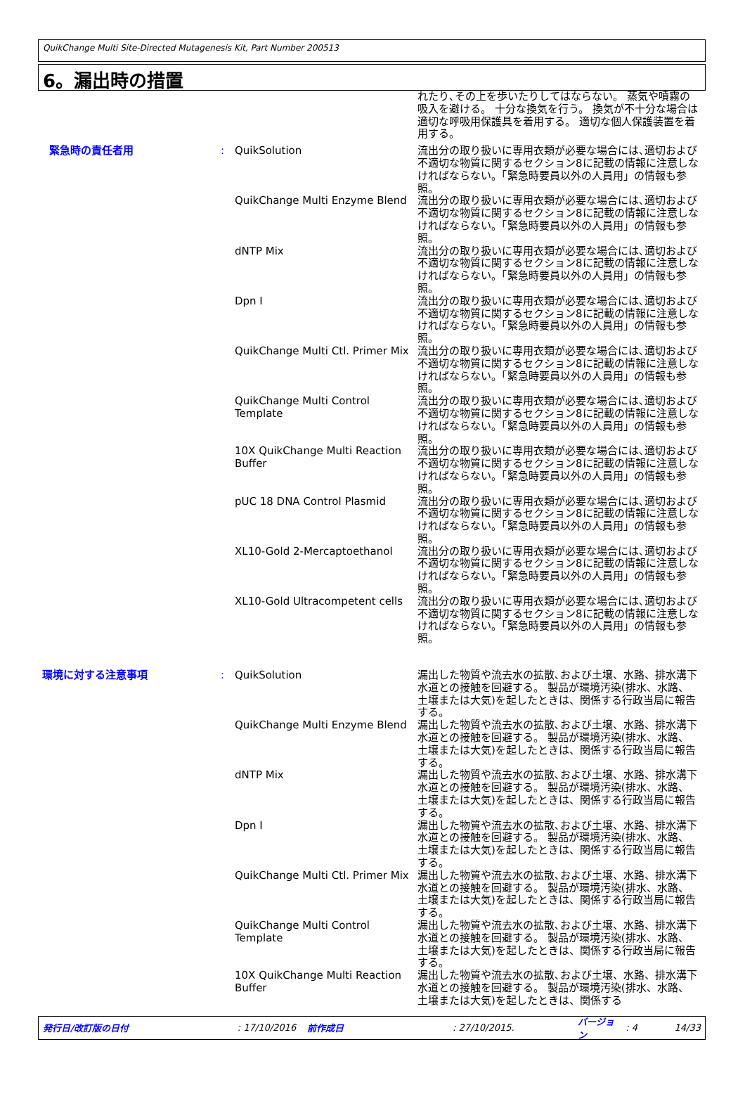QuikChange Multi Site-Directed Mutagenesis Kit, Part Number 200513
6。漏出時の措置
れたり､その上を歩いたりしてはならない。 蒸気や噴霧の吸入を避ける。 十分な換気を行う。 換気が不十分な場合は適切な呼吸用保護具を着用する。 適切な個人保護装置を着用する。
緊急時の責任者用 : QuikSolution
QuikChange Multi Enzyme Blend
dNTP Mix
Dpn I
QuikChange Multi Ctl. Primer Mix
QuikChange Multi Control Template
10X QuikChange Multi Reaction Buffer
pUC 18 DNA Control Plasmid
XL10-Gold 2-Mercaptoethanol
XL10-Gold Ultracompetent cells
流出分の取り扱いに専用衣類が必要な場合には､適切および不適切な物質に関するセクション8に記載の情報に注意しなければならない。「緊急時要員以外の人員用」の情報も参照。
流出分の取り扱いに専用衣類が必要な場合には､適切および不適切な物質に関するセクション8に記載の情報に注意しなければならない。「緊急時要員以外の人員用」の情報も参照。
流出分の取り扱いに専用衣類が必要な場合には､適切および不適切な物質に関するセクション8に記載の情報に注意しなければならない。「緊急時要員以外の人員用」の情報も参照。
流出分の取り扱いに専用衣類が必要な場合には､適切および不適切な物質に関するセクション8に記載の情報に注意しなければならない。「緊急時要員以外の人員用」の情報も参照。
流出分の取り扱いに専用衣類が必要な場合には､適切および不適切な物質に関するセクション8に記載の情報に注意しなければならない。「緊急時要員以外の人員用」の情報も参照。
流出分の取り扱いに専用衣類が必要な場合には､適切および不適切な物質に関するセクション8に記載の情報に注意しなければならない。「緊急時要員以外の人員用」の情報も参照。
流出分の取り扱いに専用衣類が必要な場合には､適切および不適切な物質に関するセクション8に記載の情報に注意しなければならない。「緊急時要員以外の人員用」の情報も参照。
流出分の取り扱いに専用衣類が必要な場合には､適切および不適切な物質に関するセクション8に記載の情報に注意しなければならない。「緊急時要員以外の人員用」の情報も参照。
流出分の取り扱いに専用衣類が必要な場合には､適切および不適切な物質に関するセクション8に記載の情報に注意しなければならない。「緊急時要員以外の人員用」の情報も参照。
流出分の取り扱いに専用衣類が必要な場合には､適切および不適切な物質に関するセクション8に記載の情報に注意しなければならない。「緊急時要員以外の人員用」の情報も参照。
環境に対する注意事項 : QuikSolution
QuikChange Multi Enzyme Blend
dNTP Mix
Dpn I
QuikChange Multi Ctl. Primer Mix
QuikChange Multi Control Template
10X QuikChange Multi Reaction Buffer
漏出した物質や流去水の拡散､および土壌、水路、排水溝下水道との接触を回避する。 製品が環境汚染(排水、水路、土壌または大気)を起したときは、関係する行政当局に報告する。
漏出した物質や流去水の拡散､および土壌、水路、排水溝下水道との接触を回避する。 製品が環境汚染(排水、水路、土壌または大気)を起したときは、関係する行政当局に報告する。
漏出した物質や流去水の拡散､および土壌、水路、排水溝下水道との接触を回避する。 製品が環境汚染(排水、水路、土壌または大気)を起したときは、関係する行政当局に報告する。
漏出した物質や流去水の拡散､および土壌、水路、排水溝下水道との接触を回避する。 製品が環境汚染(排水、水路、土壌または大気)を起したときは、関係する行政当局に報告する。
漏出した物質や流去水の拡散､および土壌、水路、排水溝下水道との接触を回避する。 製品が環境汚染(排水、水路、土壌または大気)を起したときは、関係する行政当局に報告する。
漏出した物質や流去水の拡散､および土壌、水路、排水溝下水道との接触を回避する。 製品が環境汚染(排水、水路、土壌または大気)を起したときは、関係する行政当局に報告する。
漏出した物質や流去水の拡散､および土壌、水路、排水溝下水道との接触を回避する。 製品が環境汚染(排水、水路、土壌または大気)を起したときは、関係する
発行日/改訂版の日付: 17/10/2016 前作成日: 27/10/2015. バージョン : 4 14/33